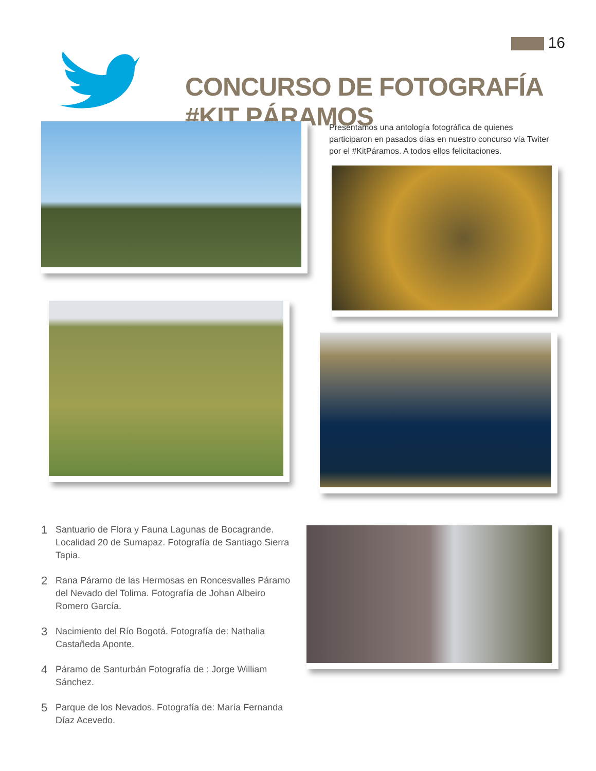16
CONCURSO DE FOTOGRAFÍA #KIT PÁRAMOS
Presentamos una antología fotográfica de quienes participaron en pasados días en nuestro concurso vía Twiter por el #KitPáramos. A todos ellos felicitaciones.
1 Santuario de Flora y Fauna Lagunas de Bocagrande. Localidad 20 de Sumapaz. Fotografía de Santiago Sierra Tapia.
2 Rana Páramo de las Hermosas en Roncesvalles Páramo del Nevado del Tolima. Fotografía de Johan Albeiro Romero García.
3 Nacimiento del Río Bogotá. Fotografía de: Nathalia Castañeda Aponte.
4 Páramo de Santurbán Fotografía de : Jorge William Sánchez.
5 Parque de los Nevados. Fotografía de: María Fernanda Díaz Acevedo.